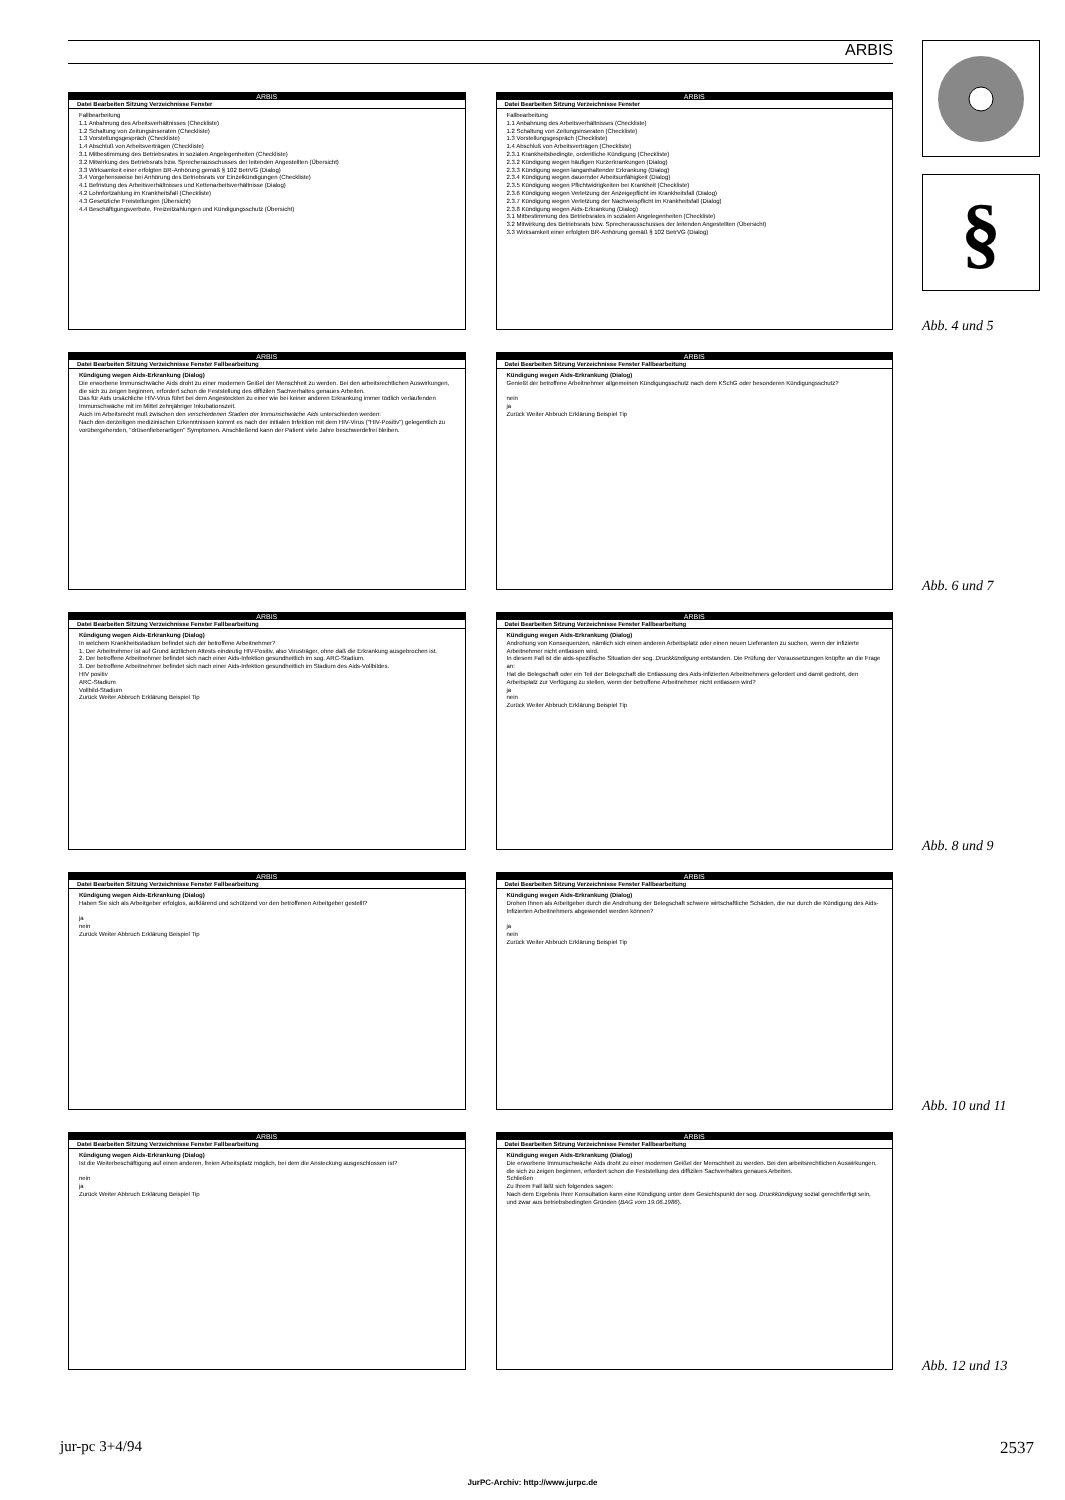ARBIS
§
ARBIS
Datei Bearbeiten Sitzung Verzeichnisse Fenster
Fallbearbeitung
1.1 Anbahnung des Arbeitsverhältnisses (Checkliste)
1.2 Schaltung von Zeitungsinseraten (Checkliste)
1.3 Vorstellungsgespräch (Checkliste)
1.4 Abschluß von Arbeitsverträgen (Checkliste)
3.1 Mitbestimmung des Betriebsrates in sozialen Angelegenheiten (Checkliste)
3.2 Mitwirkung des Betriebsrats bzw. Sprecherausschusses der leitenden Angestellten (Übersicht)
3.3 Wirksamkeit einer erfolgten BR-Anhörung gemäß § 102 BetrVG (Dialog)
3.4 Vorgehensweise bei Anhörung des Betriebsrats vor Einzelkündigungen (Checkliste)
4.1 Befristung des Arbeitsverhältnisses und Kettenarbeitsverhältnisse (Dialog)
4.2 Lohnfortzahlung im Krankheitsfall (Checkliste)
4.3 Gesetzliche Freistellungen (Übersicht)
4.4 Beschäftigungsverbote, Freizeitzahlungen und Kündigungsschutz (Übersicht)
ARBIS
Datei Bearbeiten Sitzung Verzeichnisse Fenster
Fallbearbeitung
1.1 Anbahnung des Arbeitsverhältnisses (Checkliste)
1.2 Schaltung von Zeitungsinseraten (Checkliste)
1.3 Vorstellungsgespräch (Checkliste)
1.4 Abschluß von Arbeitsverträgen (Checkliste)
2.3.1 Krankheitsbedingte, ordentliche Kündigung (Checkliste)
2.3.2 Kündigung wegen häufigen Kurzerkrankungen (Dialog)
2.3.3 Kündigung wegen langanhaltender Erkrankung (Dialog)
2.3.4 Kündigung wegen dauernder Arbeitsunfähigkeit (Dialog)
2.3.5 Kündigung wegen Pflichtwidrigkeiten bei Krankheit (Checkliste)
2.3.6 Kündigung wegen Verletzung der Anzeigepflicht im Krankheitsfall (Dialog)
2.3.7 Kündigung wegen Verletzung der Nachweispflicht im Krankheitsfall (Dialog)
2.3.8 Kündigung wegen Aids-Erkrankung (Dialog)
3.1 Mitbestimmung des Betriebsrates in sozialen Angelegenheiten (Checkliste)
3.2 Mitwirkung des Betriebsrats bzw. Sprecherausschusses der leitenden Angestellten (Übersicht)
3.3 Wirksamkeit einer erfolgten BR-Anhörung gemäß § 102 BetrVG (Dialog)
ARBIS
Datei Bearbeiten Sitzung Verzeichnisse Fenster Fallbearbeitung
Kündigung wegen Aids-Erkrankung (Dialog)
Die erworbene Immunschwäche Aids droht zu einer modernen Geißel der Menschheit zu werden. Bei den arbeitsrechtlichen Auswirkungen, die sich zu zeigen beginnen, erfordert schon die Feststellung des diffizilen Sachverhaltes genaues Arbeiten.
Das für Aids ursächliche HIV-Virus führt bei dem Angesteckten zu einer wie bei keiner anderen Erkrankung immer tödlich verlaufenden Immunschwäche mit im Mittel zehnjähriger Inkubationszeit.
Auch im Arbeitsrecht muß zwischen den verschiedenen Stadien der Immunschwäche Aids unterschieden werden:
Nach den derzeitigen medizinischen Erkenntnissen kommt es nach der initialen Infektion mit dem HIV-Virus ("HIV-Positiv") gelegentlich zu vorübergehenden, "drüsenfieberartigen" Symptomen. Anschließend kann der Patient viele Jahre beschwerdefrei bleiben.
ARBIS
Datei Bearbeiten Sitzung Verzeichnisse Fenster Fallbearbeitung
Kündigung wegen Aids-Erkrankung (Dialog)
Genießt der betroffene Arbeitnehmer allgemeinen Kündigungsschutz nach dem KSchG oder besonderen Kündigungsschutz?
nein
ja
Zurück Weiter Abbruch Erklärung Beispiel Tip
ARBIS
Datei Bearbeiten Sitzung Verzeichnisse Fenster Fallbearbeitung
Kündigung wegen Aids-Erkrankung (Dialog)
In welchem Krankheitsstadium befindet sich der betroffene Arbeitnehmer?
1. Der Arbeitnehmer ist auf Grund ärztlichen Attests eindeutig HIV-Positiv, also Virusträger, ohne daß die Erkrankung ausgebrochen ist.
2. Der betroffene Arbeitnehmer befindet sich nach einer Aids-Infektion gesundheitlich im sog. ARC-Stadium.
3. Der betroffene Arbeitnehmer befindet sich nach einer Aids-Infektion gesundheitlich im Stadium des Aids-Vollbildes.
HIV positiv
ARC-Stadium
Vollbild-Stadium
Zurück Weiter Abbruch Erklärung Beispiel Tip
ARBIS
Datei Bearbeiten Sitzung Verzeichnisse Fenster Fallbearbeitung
Kündigung wegen Aids-Erkrankung (Dialog)
Androhung von Konsequenzen, nämlich sich einen anderen Arbeitsplatz oder einen neuen Lieferanten zu suchen, wenn der infizierte Arbeitnehmer nicht entlassen wird.
In diesem Fall ist die aids-spezifische Situation der sog. Druckkündigung entstanden. Die Prüfung der Voraussetzungen knüpfte an die Frage an:
Hat die Belegschaft oder ein Teil der Belegschaft die Entlassung des Aids-infizierten Arbeitnehmers gefordert und damit gedroht, den Arbeitsplatz zur Verfügung zu stellen, wenn der betroffene Arbeitnehmer nicht entlassen wird?
ja
nein
Zurück Weiter Abbruch Erklärung Beispiel Tip
ARBIS
Datei Bearbeiten Sitzung Verzeichnisse Fenster Fallbearbeitung
Kündigung wegen Aids-Erkrankung (Dialog)
Haben Sie sich als Arbeitgeber erfolglos, aufklärend und schützend vor den betroffenen Arbeitgeber gestellt?
ja
nein
Zurück Weiter Abbruch Erklärung Beispiel Tip
ARBIS
Datei Bearbeiten Sitzung Verzeichnisse Fenster Fallbearbeitung
Kündigung wegen Aids-Erkrankung (Dialog)
Drohen Ihnen als Arbeitgeber durch die Androhung der Belegschaft schwere wirtschaftliche Schäden, die nur durch die Kündigung des Aids-Infizierten Arbeitnehmers abgewendet werden können?
ja
nein
Zurück Weiter Abbruch Erklärung Beispiel Tip
ARBIS
Datei Bearbeiten Sitzung Verzeichnisse Fenster Fallbearbeitung
Kündigung wegen Aids-Erkrankung (Dialog)
Ist die Weiterbeschäftigung auf einen anderen, freien Arbeitsplatz möglich, bei dem die Ansteckung ausgeschlossen ist?
nein
ja
Zurück Weiter Abbruch Erklärung Beispiel Tip
ARBIS
Datei Bearbeiten Sitzung Verzeichnisse Fenster Fallbearbeitung
Kündigung wegen Aids-Erkrankung (Dialog)
Die erworbene Immunschwäche Aids droht zu einer modernen Geißel der Menschheit zu werden. Bei den arbeitsrechtlichen Auswirkungen, die sich zu zeigen beginnen, erfordert schon die Feststellung des diffizilen Sachverhaltes genaues Arbeiten.
Schließen
Zu Ihrem Fall läßt sich folgendes sagen:
Nach dem Ergebnis Ihrer Konsultation kann eine Kündigung unter dem Gesichtspunkt der sog. Druckkündigung sozial gerechtfertigt sein, und zwar aus betriebsbedingten Gründen (BAG vom 19.06.1986).
Abb. 4 und 5
Abb. 6 und 7
Abb. 8 und 9
Abb. 10 und 11
Abb. 12 und 13
jur-pc 3+4/94 2537
JurPC-Archiv: http://www.jurpc.de